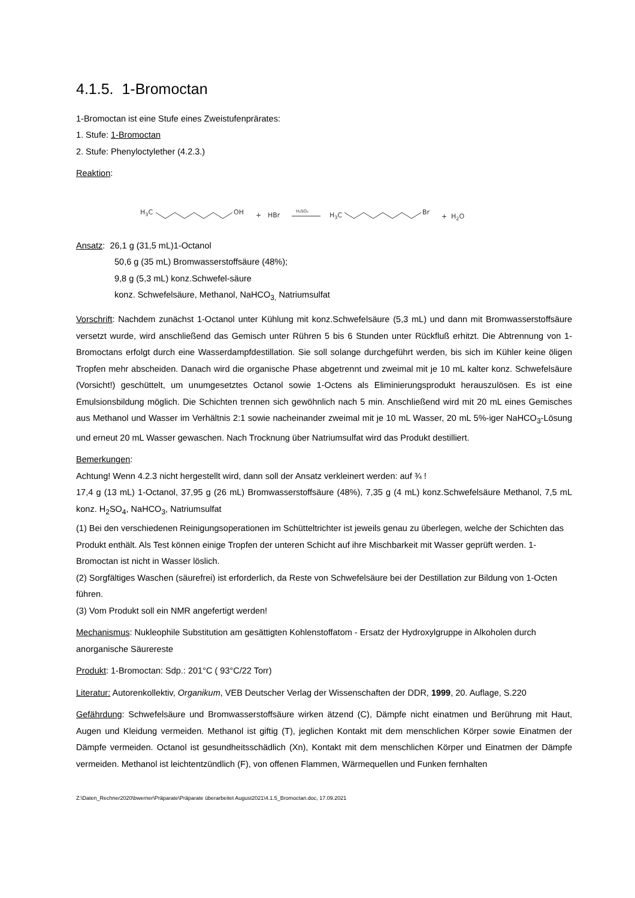4.1.5. 1-Bromoctan
1-Bromoctan ist eine Stufe eines Zweistufenprärates:
1. Stufe: 1-Bromoctan
2. Stufe: Phenyloctylether (4.2.3.)
Reaktion:
H3C
OH
+
HBr
H₂SO₄
H3C
Br
+
H2O
Ansatz: 26,1 g (31,5 mL)1-Octanol
50,6 g (35 mL) Bromwasserstoffsäure (48%);
9,8 g (5,3 mL) konz.Schwefel-säure
konz. Schwefelsäure, Methanol, NaHCO<sub>3,</sub> Natriumsulfat
Vorschrift: Nachdem zunächst 1-Octanol unter Kühlung mit konz.Schwefelsäure (5,3 mL) und dann mit Bromwasserstoffsäure versetzt wurde, wird anschließend das Gemisch unter Rühren 5 bis 6 Stunden unter Rückfluß erhitzt. Die Abtrennung von 1-Bromoctans erfolgt durch eine Wasserdampfdestillation. Sie soll solange durchgeführt werden, bis sich im Kühler keine öligen Tropfen mehr abscheiden. Danach wird die organische Phase abgetrennt und zweimal mit je 10 mL kalter konz. Schwefelsäure (Vorsicht!) geschüttelt, um unumgesetztes Octanol sowie 1-Octens als Eliminierungsprodukt herauszulösen. Es ist eine Emulsionsbildung möglich. Die Schichten trennen sich gewöhnlich nach 5 min. Anschließend wird mit 20 mL eines Gemisches aus Methanol und Wasser im Verhältnis 2:1 sowie nacheinander zweimal mit je 10 mL Wasser, 20 mL 5%-iger NaHCO<sub>3</sub>-Lösung und erneut 20 mL Wasser gewaschen. Nach Trocknung über Natriumsulfat wird das Produkt destilliert.
Bemerkungen:
Achtung! Wenn 4.2.3 nicht hergestellt wird, dann soll der Ansatz verkleinert werden: auf ¾ !
17,4 g (13 mL) 1-Octanol, 37,95 g (26 mL) Bromwasserstoffsäure (48%), 7,35 g (4 mL) konz.Schwefelsäure Methanol, 7,5 mL konz. H<sub>2</sub>SO<sub>4</sub>, NaHCO<sub>3</sub>, Natriumsulfat
(1) Bei den verschiedenen Reinigungsoperationen im Schütteltrichter ist jeweils genau zu überlegen, welche der Schichten das Produkt enthält. Als Test können einige Tropfen der unteren Schicht auf ihre Mischbarkeit mit Wasser geprüft werden. 1-Bromoctan ist nicht in Wasser löslich.
(2) Sorgfältiges Waschen (säurefrei) ist erforderlich, da Reste von Schwefelsäure bei der Destillation zur Bildung von 1-Octen führen.
(3) Vom Produkt soll ein NMR angefertigt werden!
Mechanismus: Nukleophile Substitution am gesättigten Kohlenstoffatom - Ersatz der Hydroxylgruppe in Alkoholen durch anorganische Säurereste
Produkt: 1-Bromoctan: Sdp.: 201°C ( 93°C/22 Torr)
Literatur: Autorenkollektiv, Organikum, VEB Deutscher Verlag der Wissenschaften der DDR, 1999, 20. Auflage, S.220
Gefährdung: Schwefelsäure und Bromwasserstoffsäure wirken ätzend (C), Dämpfe nicht einatmen und Berührung mit Haut, Augen und Kleidung vermeiden. Methanol ist giftig (T), jeglichen Kontakt mit dem menschlichen Körper sowie Einatmen der Dämpfe vermeiden. Octanol ist gesundheitsschädlich (Xn), Kontakt mit dem menschlichen Körper und Einatmen der Dämpfe vermeiden. Methanol ist leichtentzündlich (F), von offenen Flammen, Wärmequellen und Funken fernhalten
Z:\Daten_Rechner2020\bwerner\Präparate\Präparate überarbeitet August2021\4.1.5_Bromoctan.doc, 17.09.2021